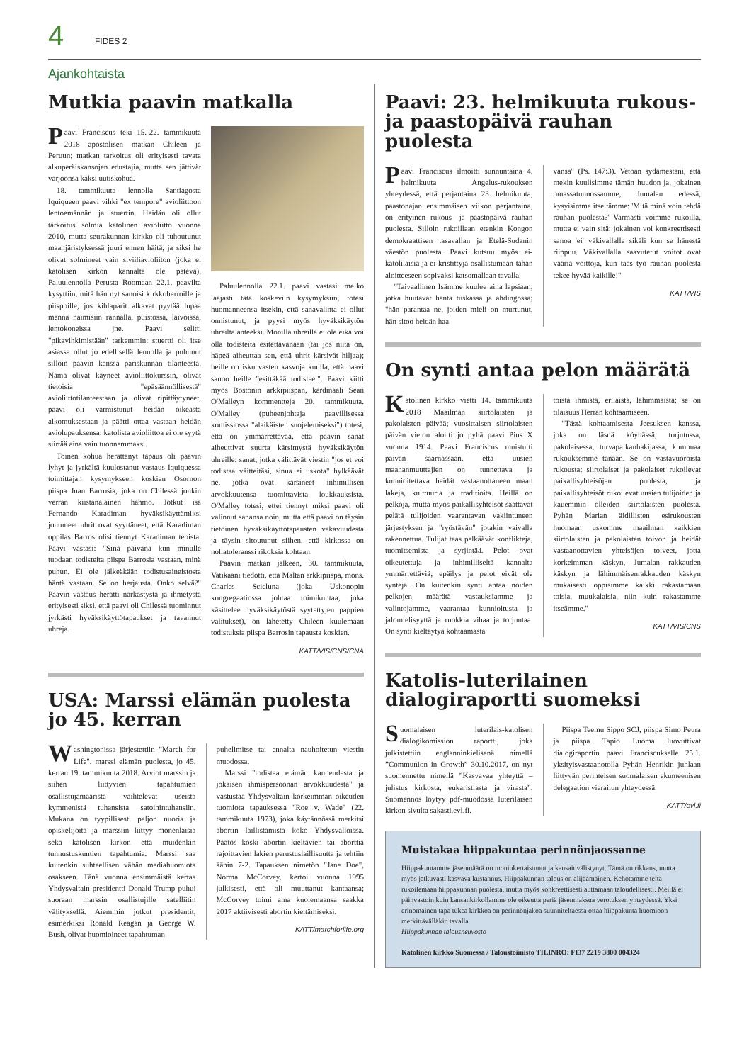4
FIDES 2
Ajankohtaista
Mutkia paavin matkalla
Paavi Franciscus teki 15.-22. tammikuuta 2018 apostolisen matkan Chileen ja Peruun; matkan tarkoitus oli erityisesti tavata alkuperäiskansojen edustajia, mutta sen jättivät varjoonsa kaksi uutiskohua.
18. tammikuuta lennolla Santiagosta Iquiqueen paavi vihki "ex tempore" avioliittoon lentoemännän ja stuertin. Heidän oli ollut tarkoitus solmia katolinen avioliitto vuonna 2010, mutta seurakunnan kirkko oli tuhoutunut maanjäristyksessä juuri ennen häitä, ja siksi he olivat solmineet vain siviiliavioliiton (joka ei katolisen kirkon kannalta ole pätevä). Paluulennolla Perusta Roomaan 22.1. paavilta kysyttiin, mitä hän nyt sanoisi kirkkoherroille ja piispoille, jos kihlaparit alkavat pyytää lupaa mennä naimisiin rannalla, puistossa, laivoissa, lentokoneissa jne. Paavi selitti "pikavihkimistään" tarkemmin: stuertti oli itse asiassa ollut jo edellisellä lennolla ja puhunut silloin paavin kanssa pariskunnan tilanteesta. Nämä olivat käyneet avioliittokurssin, olivat tietoisia "epäsäännöllisestä" avioliittotilanteestaan ja olivat ripittäytyneet, paavi oli varmistunut heidän oikeasta aikomuksestaan ja päätti ottaa vastaan heidän aviolupauksensa: katolista avioliittoa ei ole syytä siirtää aina vain tuonnemmaksi.
Toinen kohua herättänyt tapaus oli paavin lyhyt ja jyrkältä kuulostanut vastaus Iquiquessa toimittajan kysymykseen koskien Osornon piispa Juan Barrosia, joka on Chilessä jonkin verran kiistanalainen hahmo. Jotkut isä Fernando Karadiman hyväksikäyttämiksi joutuneet uhrit ovat syyttäneet, että Karadiman oppilas Barros olisi tiennyt Karadiman teoista. Paavi vastasi: "Sinä päivänä kun minulle tuodaan todisteita piispa Barrosia vastaan, minä puhun. Ei ole jälkeäkään todistusaineistosta häntä vastaan. Se on herjausta. Onko selvä?" Paavin vastaus herätti närkästystä ja ihmetystä erityisesti siksi, että paavi oli Chilessä tuominnut jyrkästi hyväksikäyttötapaukset ja tavannut uhreja.
Paluulennolla 22.1. paavi vastasi melko laajasti tätä koskeviin kysymyksiin, totesi huomanneensa itsekin, että sanavalinta ei ollut onnistunut, ja pyysi myös hyväksikäytön uhreilta anteeksi. Monilla uhreilla ei ole eikä voi olla todisteita esitettävänään (tai jos niitä on, häpeä aiheuttaa sen, että uhrit kärsivät hiljaa); heille on isku vasten kasvoja kuulla, että paavi sanoo heille "esittäkää todisteet". Paavi kiitti myös Bostonin arkkipiispan, kardinaali Sean O'Malleyn kommentteja 20. tammikuuta. O'Malley (puheenjohtaja paavillisessa komissiossa "alaikäisten suojelemiseksi") totesi, että on ymmärrettävää, että paavin sanat aiheuttivat suurta kärsimystä hyväksikäytön uhreille; sanat, jotka välittävät viestin "jos et voi todistaa väitteitäsi, sinua ei uskota" hylkäävät ne, jotka ovat kärsineet inhimillisen arvokkuutensa tuomittavista loukkauksista. O'Malley totesi, ettei tiennyt miksi paavi oli valinnut sanansa noin, mutta että paavi on täysin tietoinen hyväksikäyttötapausten vakavuudesta ja täysin sitoutunut siihen, että kirkossa on nollatoleranssi rikoksia kohtaan.
Paavin matkan jälkeen, 30. tammikuuta, Vatikaani tiedotti, että Maltan arkkipiispa, mons. Charles Scicluna (joka Uskonopin kongregaatiossa johtaa toimikuntaa, joka käsittelee hyväksikäytöstä syytettyjen pappien valitukset), on lähetetty Chileen kuulemaan todistuksia piispa Barrosin tapausta koskien.
KATT/VIS/CNS/CNA
USA: Marssi elämän puolesta jo 45. kerran
Washingtonissa järjestettiin "March for Life", marssi elämän puolesta, jo 45. kerran 19. tammikuuta 2018. Arviot marssin ja siihen liittyvien tapahtumien osallistujamääristä vaihtelevat useista kymmenistä tuhansista satoihintuhansiin. Mukana on tyypillisesti paljon nuoria ja opiskelijoita ja marssiin liittyy monenlaisia sekä katolisen kirkon että muidenkin tunnustuskuntien tapahtumia. Marssi saa kuitenkin suhteellisen vähän mediahuomiota osakseen. Tänä vuonna ensimmäistä kertaa Yhdysvaltain presidentti Donald Trump puhui suoraan marssin osallistujille satelliitin välityksellä. Aiemmin jotkut presidentit, esimerkiksi Ronald Reagan ja George W. Bush, olivat huomioineet tapahtuman
puhelimitse tai ennalta nauhoitetun viestin muodossa.
Marssi "todistaa elämän kauneudesta ja jokaisen ihmispersoonan arvokkuudesta" ja vastustaa Yhdysvaltain korkeimman oikeuden tuomiota tapauksessa "Roe v. Wade" (22. tammikuuta 1973), joka käytännössä merkitsi abortin laillistamista koko Yhdysvalloissa. Päätös koski abortin kieltävien tai aborttia rajoittavien lakien perustuslaillisuutta ja tehtiin äänin 7-2. Tapauksen nimetön "Jane Doe", Norma McCorvey, kertoi vuonna 1995 julkisesti, että oli muuttanut kantaansa; McCorvey toimi aina kuolemaansa saakka 2017 aktiivisesti abortin kieltämiseksi.
KATT/marchforlife.org
Paavi: 23. helmikuuta rukous- ja paastopäivä rauhan puolesta
Paavi Franciscus ilmoitti sunnuntaina 4. helmikuuta Angelus-rukouksen yhteydessä, että perjantaina 23. helmikuuta, paastonajan ensimmäisen viikon perjantaina, on erityinen rukous- ja paastopäivä rauhan puolesta. Silloin rukoillaan etenkin Kongon demokraattisen tasavallan ja Etelä-Sudanin väestön puolesta. Paavi kutsuu myös ei-katolilaisia ja ei-kristittyjä osallistumaan tähän aloitteeseen sopivaksi katsomallaan tavalla.
"Taivaallinen Isämme kuulee aina lapsiaan, jotka huutavat häntä tuskassa ja ahdingossa; "hän parantaa ne, joiden mieli on murtunut, hän sitoo heidän haa-
vansa" (Ps. 147:3). Vetoan sydämestäni, että mekin kuulisimme tämän huudon ja, jokainen omassatunnossamme, Jumalan edessä, kysyisimme itseltämme: 'Mitä minä voin tehdä rauhan puolesta?' Varmasti voimme rukoilla, mutta ei vain sitä: jokainen voi konkreettisesti sanoa 'ei' väkivallalle sikäli kun se hänestä riippuu. Väkivallalla saavutetut voitot ovat vääriä voittoja, kun taas työ rauhan puolesta tekee hyvää kaikille!"
KATT/VIS
On synti antaa pelon määrätä
Katolinen kirkko vietti 14. tammikuuta 2018 Maailman siirtolaisten ja pakolaisten päivää; vuosittaisen siirtolaisten päivän vieton aloitti jo pyhä paavi Pius X vuonna 1914. Paavi Franciscus muistutti päivän saarnassaan, että uusien maahanmuuttajien on tunnettava ja kunnioitettava heidät vastaanottaneen maan lakeja, kulttuuria ja traditioita. Heillä on pelkoja, mutta myös paikallisyhteisöt saattavat pelätä tulijoiden vaarantavan vakiintuneen järjestyksen ja "ryöstävän" jotakin vaivalla rakennettua. Tulijat taas pelkäävät konflikteja, tuomitsemista ja syrjintää. Pelot ovat oikeutettuja ja inhimilliseltä kannalta ymmärrettäviä; epäilys ja pelot eivät ole syntejä. On kuitenkin synti antaa noiden pelkojen määrätä vastauksiamme ja valintojamme, vaarantaa kunnioitusta ja jalomielisyyttä ja ruokkia vihaa ja torjuntaa. On synti kieltäytyä kohtaamasta
toista ihmistä, erilaista, lähimmäistä; se on tilaisuus Herran kohtaamiseen.
"Tästä kohtaamisesta Jeesuksen kanssa, joka on läsnä köyhässä, torjutussa, pakolaisessa, turvapaikanhakijassa, kumpuaa rukouksemme tänään. Se on vastavuoroista rukousta: siirtolaiset ja pakolaiset rukoilevat paikallisyhteisöjen puolesta, ja paikallisyhteisöt rukoilevat uusien tulijoiden ja kauemmin olleiden siirtolaisten puolesta. Pyhän Marian äidillisten esirukousten huomaan uskomme maailman kaikkien siirtolaisten ja pakolaisten toivon ja heidät vastaanottavien yhteisöjen toiveet, jotta korkeimman käskyn, Jumalan rakkauden käskyn ja lähimmäisenrakkauden käskyn mukaisesti oppisimme kaikki rakastamaan toisia, muukalaisia, niin kuin rakastamme itseämme."
KATT/VIS/CNS
Katolis-luterilainen dialogiraportti suomeksi
Suomalaisen luterilais-katolisen dialogikomission raportti, joka julkistettiin englanninkielisenä nimellä ”Communion in Growth” 30.10.2017, on nyt suomennettu nimellä ”Kasvavaa yhteyttä – julistus kirkosta, eukaristiasta ja virasta”. Suomennos löytyy pdf-muodossa luterilaisen kirkon sivulta sakasti.evl.fi.
Piispa Teemu Sippo SCJ, piispa Simo Peura ja piispa Tapio Luoma luovuttivat dialogiraportin paavi Franciscukselle 25.1. yksityisvastaanotolla Pyhän Henrikin juhlaan liittyvän perinteisen suomalaisen ekumeenisen delegaation vierailun yhteydessä.
KATT/evl.fi
Muistakaa hiippakuntaa perinnönjaossanne
Hiippakuntamme jäsenmäärä on moninkertaistunut ja kansainvälistynyt. Tämä on rikkaus, mutta myös jatkuvasti kasvava kustannus. Hiippakunnan talous on alijäämäinen. Kehotamme teitä rukoilemaan hiippakunnan puolesta, mutta myös konkreettisesti auttamaan taloudellisesti. Meillä ei päinvastoin kuin kansankirkollamme ole oikeutta periä jäsenmaksua verotuksen yhteydessä. Yksi erinomainen tapa tukea kirkkoa on perinnönjakoa suunniteltaessa ottaa hiippakunta huomioon merkittävälläkin tavalla.
Hiippakunnan talousneuvosto
Katolinen kirkko Suomessa / Taloustoimisto TILINRO: FI37 2219 3800 004324